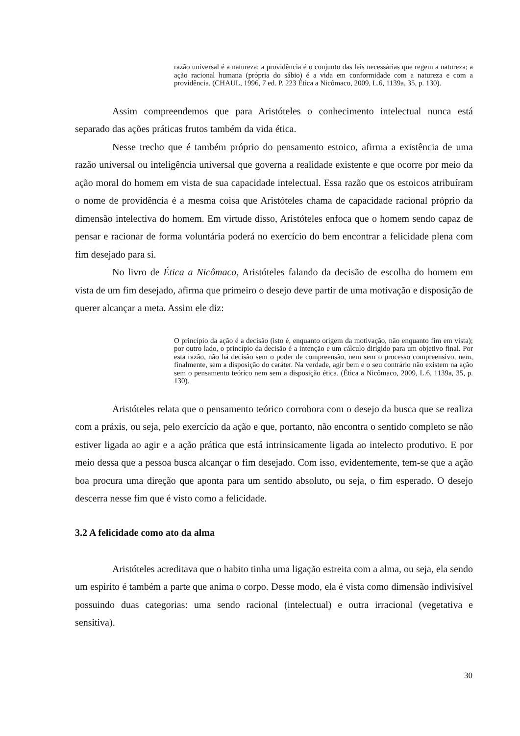razão universal é a natureza; a providência é o conjunto das leis necessárias que regem a natureza; a ação racional humana (própria do sábio) é a vida em conformidade com a natureza e com a providência. (CHAUL, 1996, 7 ed. P. 223 Ética a Nicômaco, 2009, L.6, 1139a, 35, p. 130).
Assim compreendemos que para Aristóteles o conhecimento intelectual nunca está separado das ações práticas frutos também da vida ética.
Nesse trecho que é também próprio do pensamento estoico, afirma a existência de uma razão universal ou inteligência universal que governa a realidade existente e que ocorre por meio da ação moral do homem em vista de sua capacidade intelectual. Essa razão que os estoicos atribuíram o nome de providência é a mesma coisa que Aristóteles chama de capacidade racional próprio da dimensão intelectiva do homem. Em virtude disso, Aristóteles enfoca que o homem sendo capaz de pensar e racionar de forma voluntária poderá no exercício do bem encontrar a felicidade plena com fim desejado para si.
No livro de Ética a Nicômaco, Aristóteles falando da decisão de escolha do homem em vista de um fim desejado, afirma que primeiro o desejo deve partir de uma motivação e disposição de querer alcançar a meta. Assim ele diz:
O princípio da ação é a decisão (isto é, enquanto origem da motivação, não enquanto fim em vista); por outro lado, o princípio da decisão é a intenção e um cálculo dirigido para um objetivo final. Por esta razão, não há decisão sem o poder de compreensão, nem sem o processo compreensivo, nem, finalmente, sem a disposição do caráter. Na verdade, agir bem e o seu contrário não existem na ação sem o pensamento teórico nem sem a disposição ética. (Ética a Nicômaco, 2009, L.6, 1139a, 35, p. 130).
Aristóteles relata que o pensamento teórico corrobora com o desejo da busca que se realiza com a práxis, ou seja, pelo exercício da ação e que, portanto, não encontra o sentido completo se não estiver ligada ao agir e a ação prática que está intrinsicamente ligada ao intelecto produtivo. E por meio dessa que a pessoa busca alcançar o fim desejado. Com isso, evidentemente, tem-se que a ação boa procura uma direção que aponta para um sentido absoluto, ou seja, o fim esperado. O desejo descerra nesse fim que é visto como a felicidade.
3.2 A felicidade como ato da alma
Aristóteles acreditava que o habito tinha uma ligação estreita com a alma, ou seja, ela sendo um espirito é também a parte que anima o corpo. Desse modo, ela é vista como dimensão indivisível possuindo duas categorias: uma sendo racional (intelectual) e outra irracional (vegetativa e sensitiva).
30